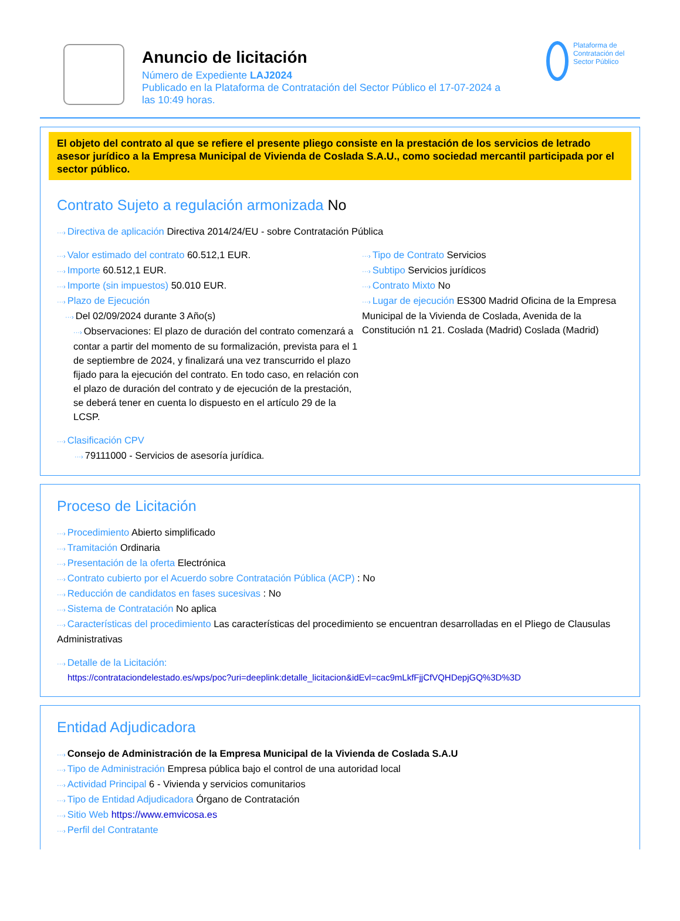Anuncio de licitación
Número de Expediente LAJ2024
Publicado en la Plataforma de Contratación del Sector Público el 17-07-2024 a
las 10:49 horas.
Plataforma de Contratación del Sector Público
El objeto del contrato al que se refiere el presente pliego consiste en la prestación de los servicios de letrado asesor jurídico a la Empresa Municipal de Vivienda de Coslada S.A.U., como sociedad mercantil participada por el sector público.
Contrato Sujeto a regulación armonizada No
···› Directiva de aplicación Directiva 2014/24/EU - sobre Contratación Pública
···› Valor estimado del contrato 60.512,1 EUR.
···› Importe 60.512,1 EUR.
···› Importe (sin impuestos) 50.010 EUR.
···› Plazo de Ejecución
···› Del 02/09/2024 durante 3 Año(s)
···› Observaciones: El plazo de duración del contrato comenzará a contar a partir del momento de su formalización, prevista para el 1 de septiembre de 2024, y finalizará una vez transcurrido el plazo fijado para la ejecución del contrato. En todo caso, en relación con el plazo de duración del contrato y de ejecución de la prestación, se deberá tener en cuenta lo dispuesto en el artículo 29 de la LCSP.
···› Tipo de Contrato Servicios
···› Subtipo Servicios jurídicos
···› Contrato Mixto No
···› Lugar de ejecución ES300 Madrid Oficina de la Empresa Municipal de la Vivienda de Coslada, Avenida de la Constitución n1 21. Coslada (Madrid) Coslada (Madrid)
···› Clasificación CPV
···› 79111000 - Servicios de asesoría jurídica.
Proceso de Licitación
···› Procedimiento Abierto simplificado
···› Tramitación Ordinaria
···› Presentación de la oferta Electrónica
···› Contrato cubierto por el Acuerdo sobre Contratación Pública (ACP) : No
···› Reducción de candidatos en fases sucesivas : No
···› Sistema de Contratación No aplica
···› Características del procedimiento Las características del procedimiento se encuentran desarrolladas en el Pliego de Clausulas Administrativas
···› Detalle de la Licitación:
https://contrataciondelestado.es/wps/poc?uri=deeplink:detalle_licitacion&idEvl=cac9mLkfFjjCfVQHDepjGQ%3D%3D
Entidad Adjudicadora
···› Consejo de Administración de la Empresa Municipal de la Vivienda de Coslada S.A.U
···› Tipo de Administración Empresa pública bajo el control de una autoridad local
···› Actividad Principal 6 - Vivienda y servicios comunitarios
···› Tipo de Entidad Adjudicadora Órgano de Contratación
···› Sitio Web https://www.emvicosa.es
···› Perfil del Contratante